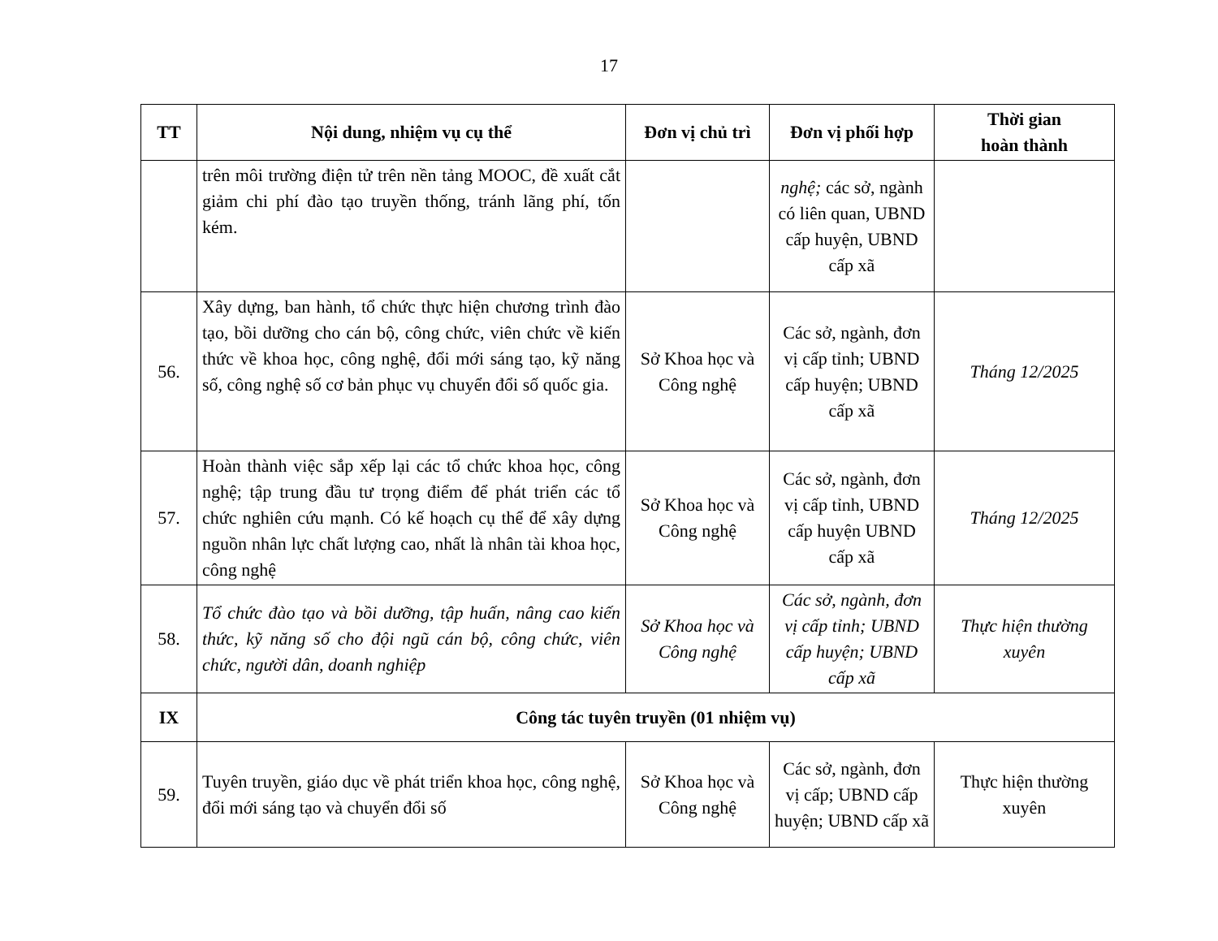17
| TT | Nội dung, nhiệm vụ cụ thể | Đơn vị chủ trì | Đơn vị phối hợp | Thời gian hoàn thành |
| --- | --- | --- | --- | --- |
| | trên môi trường điện tử trên nền tảng MOOC, đề xuất cắt giảm chi phí đào tạo truyền thống, tránh lãng phí, tốn kém. | | nghệ; các sở, ngành có liên quan, UBND cấp huyện, UBND cấp xã | |
| 56. | Xây dựng, ban hành, tổ chức thực hiện chương trình đào tạo, bồi dưỡng cho cán bộ, công chức, viên chức về kiến thức về khoa học, công nghệ, đổi mới sáng tạo, kỹ năng số, công nghệ số cơ bản phục vụ chuyển đổi số quốc gia. | Sở Khoa học và Công nghệ | Các sở, ngành, đơn vị cấp tỉnh; UBND cấp huyện; UBND cấp xã | Tháng 12/2025 |
| 57. | Hoàn thành việc sắp xếp lại các tổ chức khoa học, công nghệ; tập trung đầu tư trọng điểm để phát triển các tổ chức nghiên cứu mạnh. Có kế hoạch cụ thể để xây dựng nguồn nhân lực chất lượng cao, nhất là nhân tài khoa học, công nghệ | Sở Khoa học và Công nghệ | Các sở, ngành, đơn vị cấp tỉnh, UBND cấp huyện UBND cấp xã | Tháng 12/2025 |
| 58. | Tổ chức đào tạo và bồi dưỡng, tập huấn, nâng cao kiến thức, kỹ năng số cho đội ngũ cán bộ, công chức, viên chức, người dân, doanh nghiệp | Sở Khoa học và Công nghệ | Các sở, ngành, đơn vị cấp tỉnh; UBND cấp huyện; UBND cấp xã | Thực hiện thường xuyên |
| IX | Công tác tuyên truyền (01 nhiệm vụ) | | | |
| 59. | Tuyên truyền, giáo dục về phát triển khoa học, công nghệ, đổi mới sáng tạo và chuyển đổi số | Sở Khoa học và Công nghệ | Các sở, ngành, đơn vị cấp; UBND cấp huyện; UBND cấp xã | Thực hiện thường xuyên |